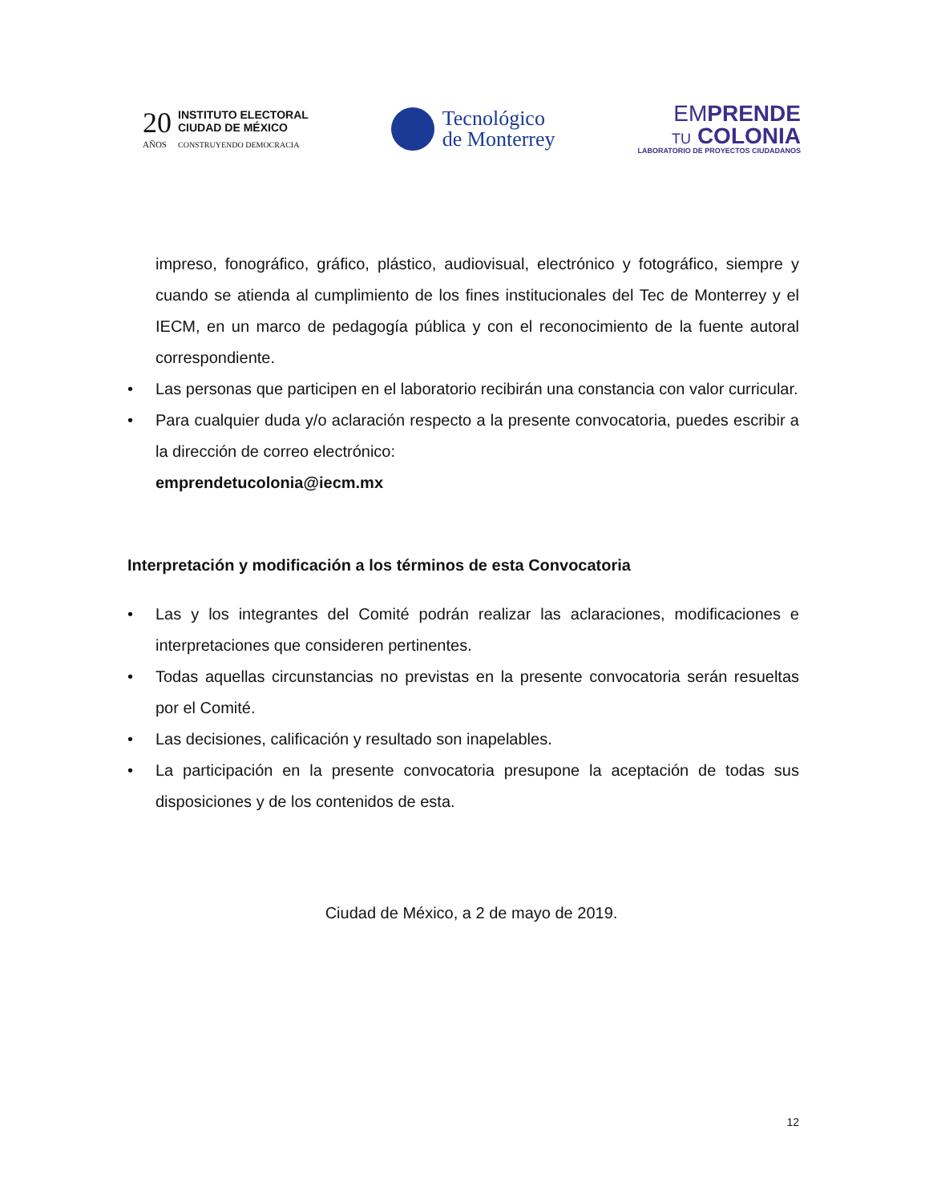20
AÑOS
INSTITUTO ELECTORAL
CIUDAD DE MÉXICO
CONSTRUYENDO DEMOCRACIA
Tecnológico
de Monterrey
EMPRENDE
TU COLONIA
LABORATORIO DE PROYECTOS CIUDADANOS
impreso, fonográfico, gráfico, plástico, audiovisual, electrónico y fotográfico, siempre y cuando se atienda al cumplimiento de los fines institucionales del Tec de Monterrey y el IECM, en un marco de pedagogía pública y con el reconocimiento de la fuente autoral correspondiente.
• Las personas que participen en el laboratorio recibirán una constancia con valor curricular.
• Para cualquier duda y/o aclaración respecto a la presente convocatoria, puedes escribir a la dirección de correo electrónico:
emprendetucolonia@iecm.mx
Interpretación y modificación a los términos de esta Convocatoria
• Las y los integrantes del Comité podrán realizar las aclaraciones, modificaciones e interpretaciones que consideren pertinentes.
• Todas aquellas circunstancias no previstas en la presente convocatoria serán resueltas por el Comité.
• Las decisiones, calificación y resultado son inapelables.
• La participación en la presente convocatoria presupone la aceptación de todas sus disposiciones y de los contenidos de esta.
Ciudad de México, a 2 de mayo de 2019.
12